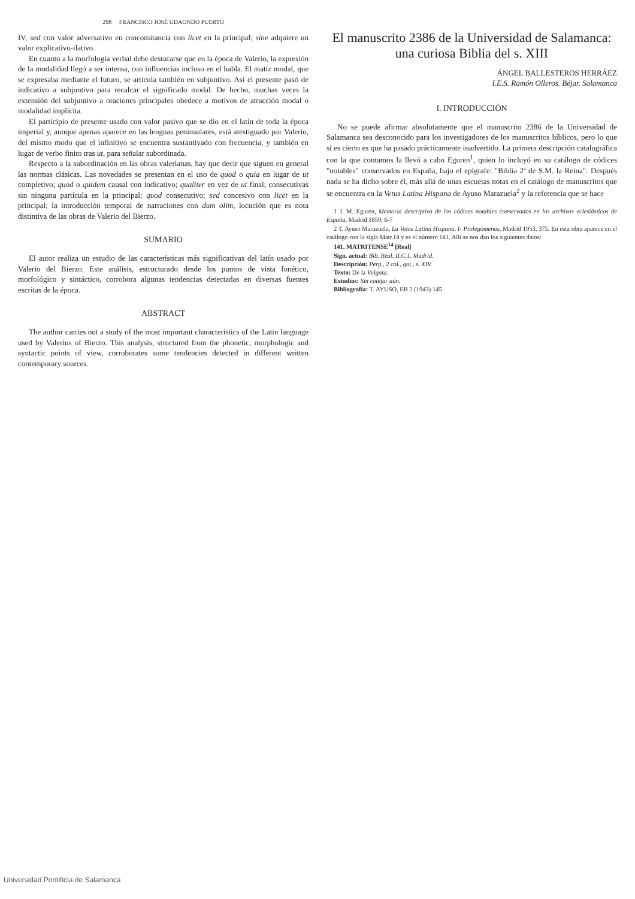298 FRANCISCO JOSÉ UDAONDO PUERTO
IV, sed con valor adversativo en concomitancia con licet en la principal; sine adquiere un valor explicativo-ilativo.
En cuanto a la morfología verbal debe destacarse que en la época de Valerio, la expresión de la modalidad llegó a ser intensa, con influencias incluso en el habla. El matiz modal, que se expresaba mediante el futuro, se articula también en subjuntivo. Así el presente pasó de indicativo a subjuntivo para recalcar el significado modal. De hecho, muchas veces la extensión del subjuntivo a oraciones principales obedece a motivos de atracción modal o modalidad implícita.
El participio de presente usado con valor pasivo que se dio en el latín de toda la época imperial y, aunque apenas aparece en las lenguas peninsulares, está atestiguado por Valerio, del mismo modo que el infinitivo se encuentra sustantivado con frecuencia, y también en lugar de verbo finito tras ut, para señalar subordinada.
Respecto a la subordinación en las obras valerianas, hay que decir que siguen en general las normas clásicas. Las novedades se presentan en el uso de quod o quia en lugar de ut completivo; quod o quidem causal con indicativo; qualiter en vez de ut final; consecutivas sin ninguna partícula en la principal; quod consecutivo; sed concesivo con licet en la principal; la introducción temporal de narraciones con dum olim, locución que es nota distintiva de las obras de Valerio del Bierzo.
SUMARIO
El autor realiza un estudio de las características más significativas del latín usado por Valerio del Bierzo. Este análisis, estructurado desde los puntos de vista fonético, morfológico y sintáctico, corrobora algunas tendencias detectadas en diversas fuentes escritas de la época.
ABSTRACT
The author carries out a study of the most important characteristics of the Latin language used by Valerius of Bierzo. This analysis, structured from the phonetic, morphologic and syntactic points of view, corroborates some tendencies detected in different written contemporary sources.
El manuscrito 2386 de la Universidad de Salamanca: una curiosa Biblia del s. XIII
ÁNGEL BALLESTEROS HERRÁEZ
I.E.S. Ramón Olleros. Béjar. Salamanca
I. INTRODUCCIÓN
No se puede afirmar absolutamente que el manuscrito 2386 de la Universidad de Salamanca sea desconocido para los investigadores de los manuscritos bíblicos, pero lo que sí es cierto es que ha pasado prácticamente inadvertido. La primera descripción catalográfica con la que contamos la llevó a cabo Eguren<sup>1</sup>, quien lo incluyó en su catálogo de códices "notables" conservados en España, bajo el epígrafe: "Biblia 2ª de S.M. la Reina". Después nada se ha dicho sobre él, más allá de unas escuetas notas en el catálogo de manuscritos que se encuentra en la Vetus Latina Hispana de Ayuso Marazuela<sup>2</sup> y la referencia que se hace
1 J. M. Eguren, Memoria descriptiva de los códices notables conservados en los archivos eclesiásticos de España, Madrid 1859, 6-7
2 T. Ayuso Marazuela, La Vetus Latina Hispana, I- Prolegómenos, Madrid 1953, 375. En esta obra aparece en el catálogo con la sigla Matr.14 y es el número 141. Allí se nos dan los siguientes datos:
141. MATRITENSE<sup>14</sup> [Real]
Sign. actual: Bib. Real. II.C.1. Madrid.
Descripción: Perg., 2 col., got., s. XIV.
Texto: De la Vulgata.
Estudios: Sin cotejar aún.
Bibliografía: T. AYUSO, EB 2 (1943) 145
Universidad Pontificia de Salamanca